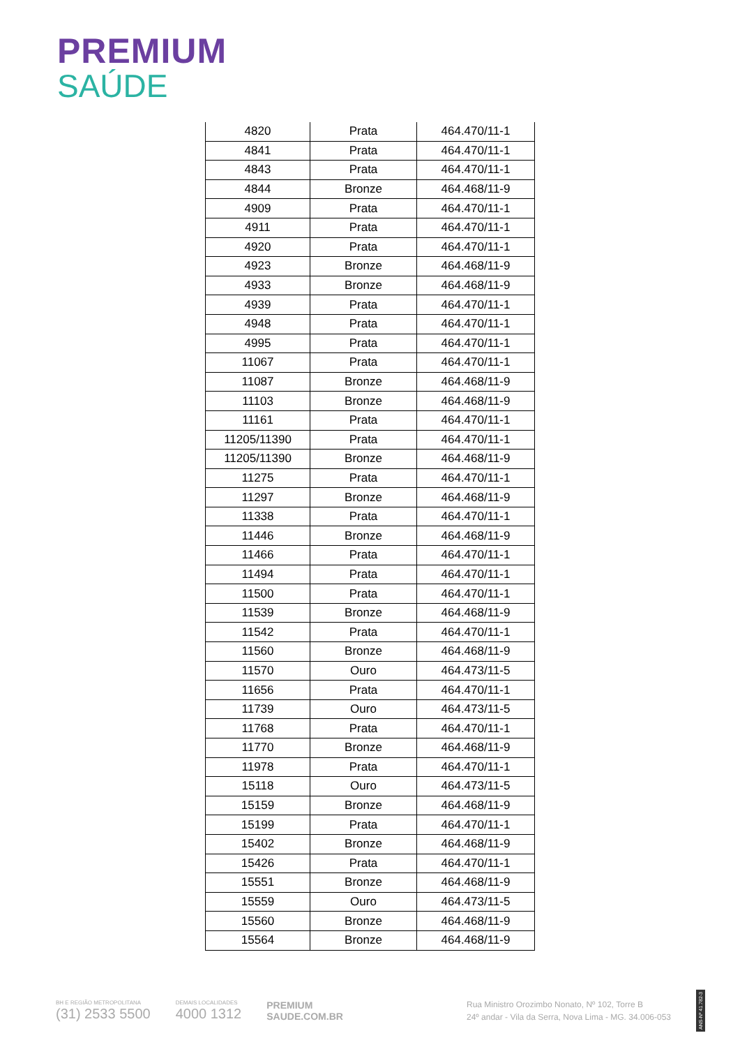PREMIUM
SAÚDE
| 4820 | Prata | 464.470/11-1 |
| 4841 | Prata | 464.470/11-1 |
| 4843 | Prata | 464.470/11-1 |
| 4844 | Bronze | 464.468/11-9 |
| 4909 | Prata | 464.470/11-1 |
| 4911 | Prata | 464.470/11-1 |
| 4920 | Prata | 464.470/11-1 |
| 4923 | Bronze | 464.468/11-9 |
| 4933 | Bronze | 464.468/11-9 |
| 4939 | Prata | 464.470/11-1 |
| 4948 | Prata | 464.470/11-1 |
| 4995 | Prata | 464.470/11-1 |
| 11067 | Prata | 464.470/11-1 |
| 11087 | Bronze | 464.468/11-9 |
| 11103 | Bronze | 464.468/11-9 |
| 11161 | Prata | 464.470/11-1 |
| 11205/11390 | Prata | 464.470/11-1 |
| 11205/11390 | Bronze | 464.468/11-9 |
| 11275 | Prata | 464.470/11-1 |
| 11297 | Bronze | 464.468/11-9 |
| 11338 | Prata | 464.470/11-1 |
| 11446 | Bronze | 464.468/11-9 |
| 11466 | Prata | 464.470/11-1 |
| 11494 | Prata | 464.470/11-1 |
| 11500 | Prata | 464.470/11-1 |
| 11539 | Bronze | 464.468/11-9 |
| 11542 | Prata | 464.470/11-1 |
| 11560 | Bronze | 464.468/11-9 |
| 11570 | Ouro | 464.473/11-5 |
| 11656 | Prata | 464.470/11-1 |
| 11739 | Ouro | 464.473/11-5 |
| 11768 | Prata | 464.470/11-1 |
| 11770 | Bronze | 464.468/11-9 |
| 11978 | Prata | 464.470/11-1 |
| 15118 | Ouro | 464.473/11-5 |
| 15159 | Bronze | 464.468/11-9 |
| 15199 | Prata | 464.470/11-1 |
| 15402 | Bronze | 464.468/11-9 |
| 15426 | Prata | 464.470/11-1 |
| 15551 | Bronze | 464.468/11-9 |
| 15559 | Ouro | 464.473/11-5 |
| 15560 | Bronze | 464.468/11-9 |
| 15564 | Bronze | 464.468/11-9 |
BH E REGIÃO METROPOLITANA
(31) 2533 5500
DEMAIS LOCALIDADES
4000 1312
PREMIUM
SAUDE.COM.BR
Rua Ministro Orozimbo Nonato, Nº 102, Torre B
24º andar - Vila da Serra, Nova Lima - MG. 34.006-053
ANS-Nº 41.782-3